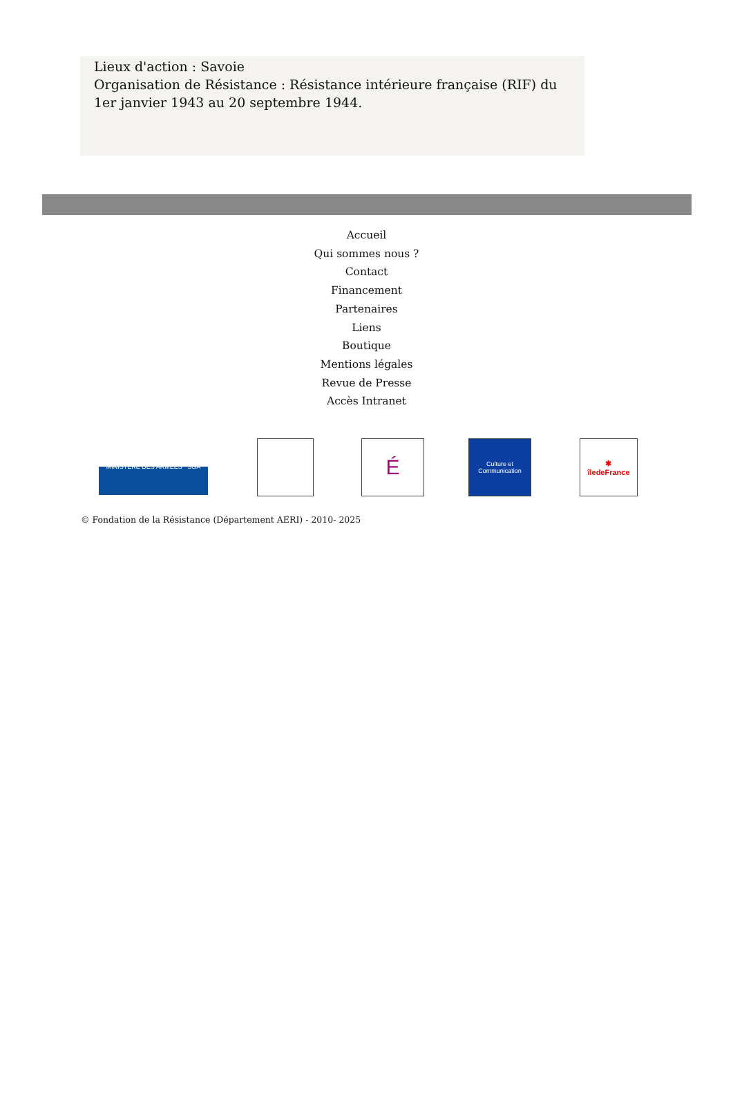Lieux d'action : Savoie
Organisation de Résistance : Résistance intérieure française (RIF) du 1er janvier 1943 au 20 septembre 1944.
Accueil
Qui sommes nous ?
Contact
Financement
Partenaires
Liens
Boutique
Mentions légales
Revue de Presse
Accès Intranet
MINISTÈRE DES ARMÉES SGA
É
Culture et Communication
✱
îledeFrance
© Fondation de la Résistance (Département AERI) - 2010- 2025